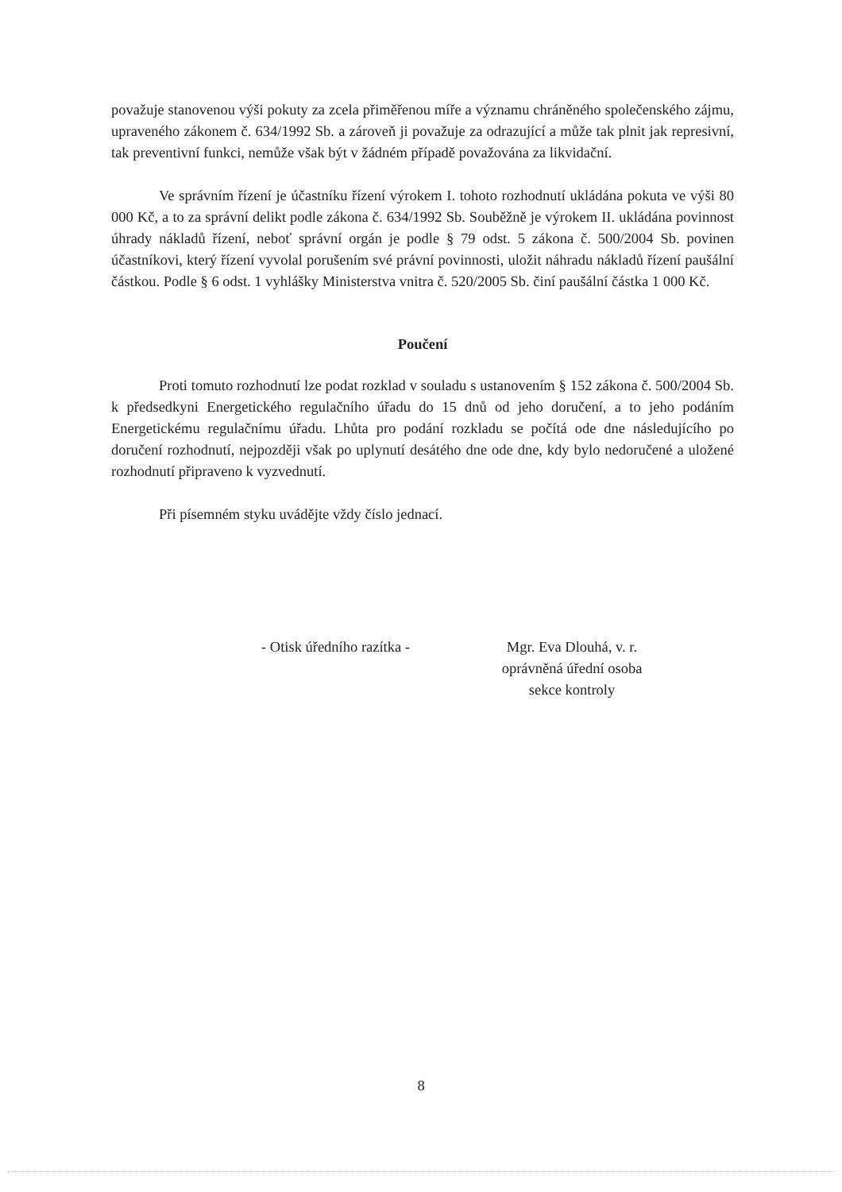považuje stanovenou výši pokuty za zcela přiměřenou míře a významu chráněného společenského zájmu, upraveného zákonem č. 634/1992 Sb. a zároveň ji považuje za odrazující a může tak plnit jak represivní, tak preventivní funkci, nemůže však být v žádném případě považována za likvidační.
Ve správním řízení je účastníku řízení výrokem I. tohoto rozhodnutí ukládána pokuta ve výši 80 000 Kč, a to za správní delikt podle zákona č. 634/1992 Sb. Souběžně je výrokem II. ukládána povinnost úhrady nákladů řízení, neboť správní orgán je podle § 79 odst. 5 zákona č. 500/2004 Sb. povinen účastníkovi, který řízení vyvolal porušením své právní povinnosti, uložit náhradu nákladů řízení paušální částkou. Podle § 6 odst. 1 vyhlášky Ministerstva vnitra č. 520/2005 Sb. činí paušální částka 1 000 Kč.
Poučení
Proti tomuto rozhodnutí lze podat rozklad v souladu s ustanovením § 152 zákona č. 500/2004 Sb. k předsedkyni Energetického regulačního úřadu do 15 dnů od jeho doručení, a to jeho podáním Energetickému regulačnímu úřadu. Lhůta pro podání rozkladu se počítá ode dne následujícího po doručení rozhodnutí, nejpozději však po uplynutí desátého dne ode dne, kdy bylo nedoručené a uložené rozhodnutí připraveno k vyzvednutí.
Při písemném styku uvádějte vždy číslo jednací.
- Otisk úředního razítka -
Mgr. Eva Dlouhá, v. r.
oprávněná úřední osoba
sekce kontroly
8